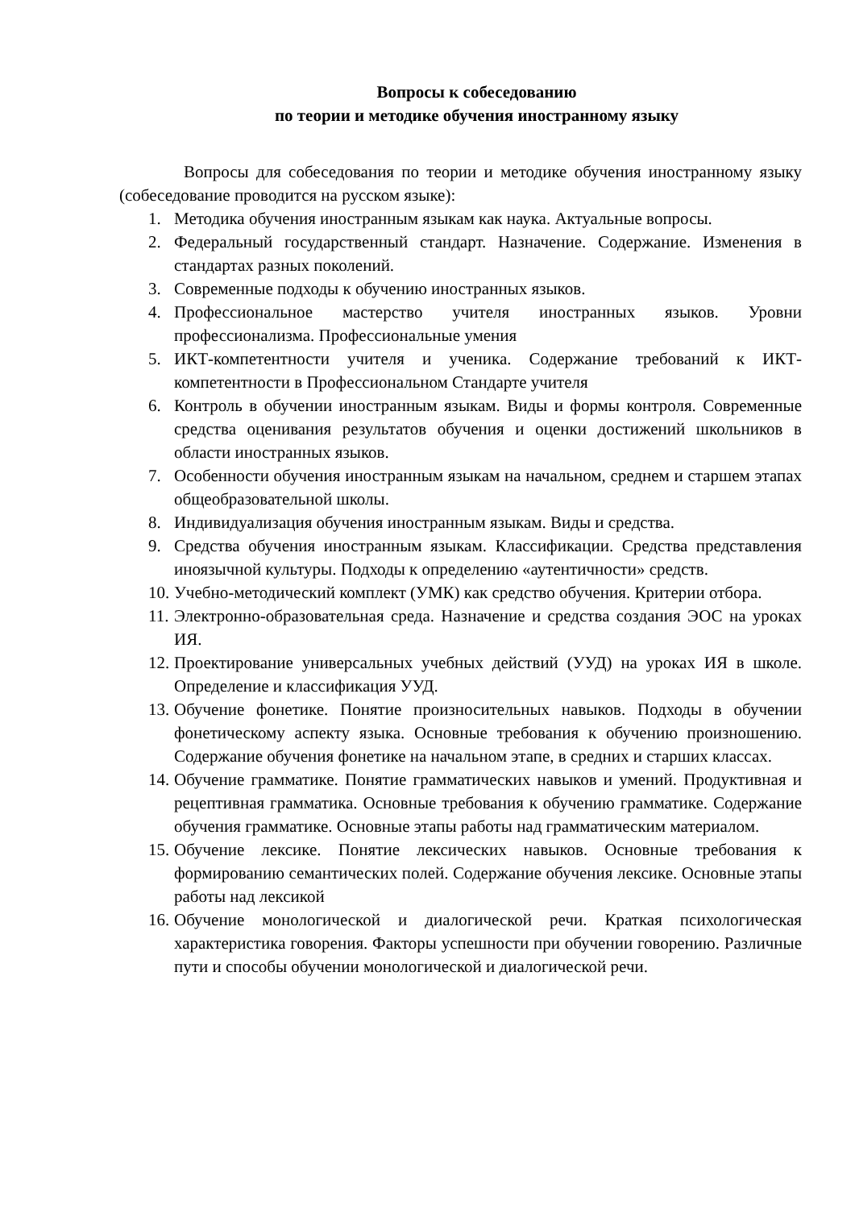Вопросы к собеседованию
по теории и методике обучения иностранному языку
Вопросы для собеседования по теории и методике обучения иностранному языку (собеседование проводится на русском языке):
1. Методика обучения иностранным языкам как наука. Актуальные вопросы.
2. Федеральный государственный стандарт. Назначение. Содержание. Изменения в стандартах разных поколений.
3. Современные подходы к обучению иностранных языков.
4. Профессиональное мастерство учителя иностранных языков. Уровни профессионализма. Профессиональные умения
5. ИКТ-компетентности учителя и ученика. Содержание требований к ИКТ-компетентности в Профессиональном Стандарте учителя
6. Контроль в обучении иностранным языкам. Виды и формы контроля. Современные средства оценивания результатов обучения и оценки достижений школьников в области иностранных языков.
7. Особенности обучения иностранным языкам на начальном, среднем и старшем этапах общеобразовательной школы.
8. Индивидуализация обучения иностранным языкам. Виды и средства.
9. Средства обучения иностранным языкам. Классификации. Средства представления иноязычной культуры. Подходы к определению «аутентичности» средств.
10. Учебно-методический комплект (УМК) как средство обучения. Критерии отбора.
11. Электронно-образовательная среда. Назначение и средства создания ЭОС на уроках ИЯ.
12. Проектирование универсальных учебных действий (УУД) на уроках ИЯ в школе. Определение и классификация УУД.
13. Обучение фонетике. Понятие произносительных навыков. Подходы в обучении фонетическому аспекту языка. Основные требования к обучению произношению. Содержание обучения фонетике на начальном этапе, в средних и старших классах.
14. Обучение грамматике. Понятие грамматических навыков и умений. Продуктивная и рецептивная грамматика. Основные требования к обучению грамматике. Содержание обучения грамматике. Основные этапы работы над грамматическим материалом.
15. Обучение лексике. Понятие лексических навыков. Основные требования к формированию семантических полей. Содержание обучения лексике. Основные этапы работы над лексикой
16. Обучение монологической и диалогической речи. Краткая психологическая характеристика говорения. Факторы успешности при обучении говорению. Различные пути и способы обучении монологической и диалогической речи.